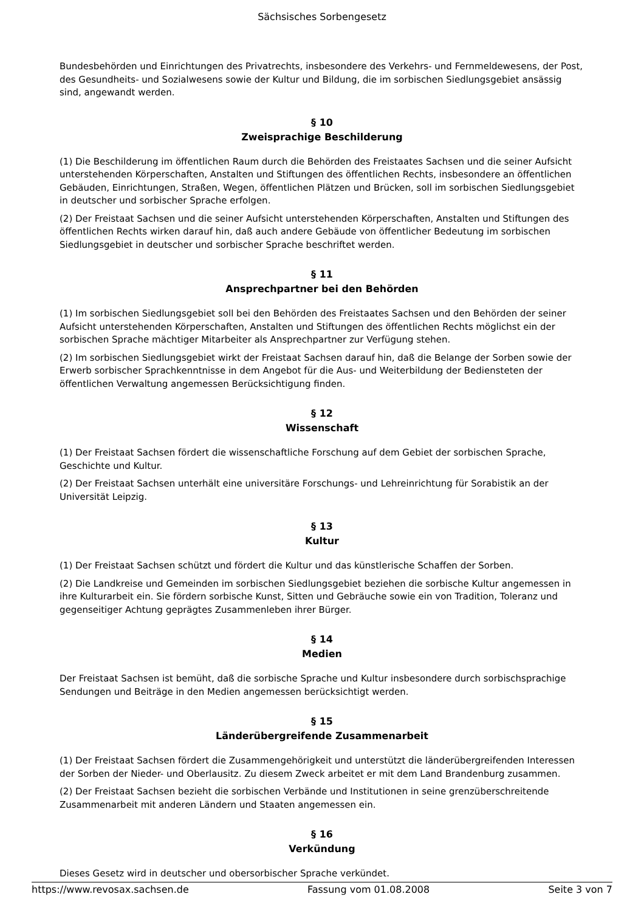Sächsisches Sorbengesetz
Bundesbehörden und Einrichtungen des Privatrechts, insbesondere des Verkehrs- und Fernmeldewesens, der Post, des Gesundheits- und Sozialwesens sowie der Kultur und Bildung, die im sorbischen Siedlungsgebiet ansässig sind, angewandt werden.
§ 10
Zweisprachige Beschilderung
(1) Die Beschilderung im öffentlichen Raum durch die Behörden des Freistaates Sachsen und die seiner Aufsicht unterstehenden Körperschaften, Anstalten und Stiftungen des öffentlichen Rechts, insbesondere an öffentlichen Gebäuden, Einrichtungen, Straßen, Wegen, öffentlichen Plätzen und Brücken, soll im sorbischen Siedlungsgebiet in deutscher und sorbischer Sprache erfolgen.
(2) Der Freistaat Sachsen und die seiner Aufsicht unterstehenden Körperschaften, Anstalten und Stiftungen des öffentlichen Rechts wirken darauf hin, daß auch andere Gebäude von öffentlicher Bedeutung im sorbischen Siedlungsgebiet in deutscher und sorbischer Sprache beschriftet werden.
§ 11
Ansprechpartner bei den Behörden
(1) Im sorbischen Siedlungsgebiet soll bei den Behörden des Freistaates Sachsen und den Behörden der seiner Aufsicht unterstehenden Körperschaften, Anstalten und Stiftungen des öffentlichen Rechts möglichst ein der sorbischen Sprache mächtiger Mitarbeiter als Ansprechpartner zur Verfügung stehen.
(2) Im sorbischen Siedlungsgebiet wirkt der Freistaat Sachsen darauf hin, daß die Belange der Sorben sowie der Erwerb sorbischer Sprachkenntnisse in dem Angebot für die Aus- und Weiterbildung der Bediensteten der öffentlichen Verwaltung angemessen Berücksichtigung finden.
§ 12
Wissenschaft
(1) Der Freistaat Sachsen fördert die wissenschaftliche Forschung auf dem Gebiet der sorbischen Sprache, Geschichte und Kultur.
(2) Der Freistaat Sachsen unterhält eine universitäre Forschungs- und Lehreinrichtung für Sorabistik an der Universität Leipzig.
§ 13
Kultur
(1) Der Freistaat Sachsen schützt und fördert die Kultur und das künstlerische Schaffen der Sorben.
(2) Die Landkreise und Gemeinden im sorbischen Siedlungsgebiet beziehen die sorbische Kultur angemessen in ihre Kulturarbeit ein. Sie fördern sorbische Kunst, Sitten und Gebräuche sowie ein von Tradition, Toleranz und gegenseitiger Achtung geprägtes Zusammenleben ihrer Bürger.
§ 14
Medien
Der Freistaat Sachsen ist bemüht, daß die sorbische Sprache und Kultur insbesondere durch sorbischsprachige Sendungen und Beiträge in den Medien angemessen berücksichtigt werden.
§ 15
Länderübergreifende Zusammenarbeit
(1) Der Freistaat Sachsen fördert die Zusammengehörigkeit und unterstützt die länderübergreifenden Interessen der Sorben der Nieder- und Oberlausitz. Zu diesem Zweck arbeitet er mit dem Land Brandenburg zusammen.
(2) Der Freistaat Sachsen bezieht die sorbischen Verbände und Institutionen in seine grenzüberschreitende Zusammenarbeit mit anderen Ländern und Staaten angemessen ein.
§ 16
Verkündung
Dieses Gesetz wird in deutscher und obersorbischer Sprache verkündet.
https://www.revosax.sachsen.de Fassung vom 01.08.2008 Seite 3 von 7